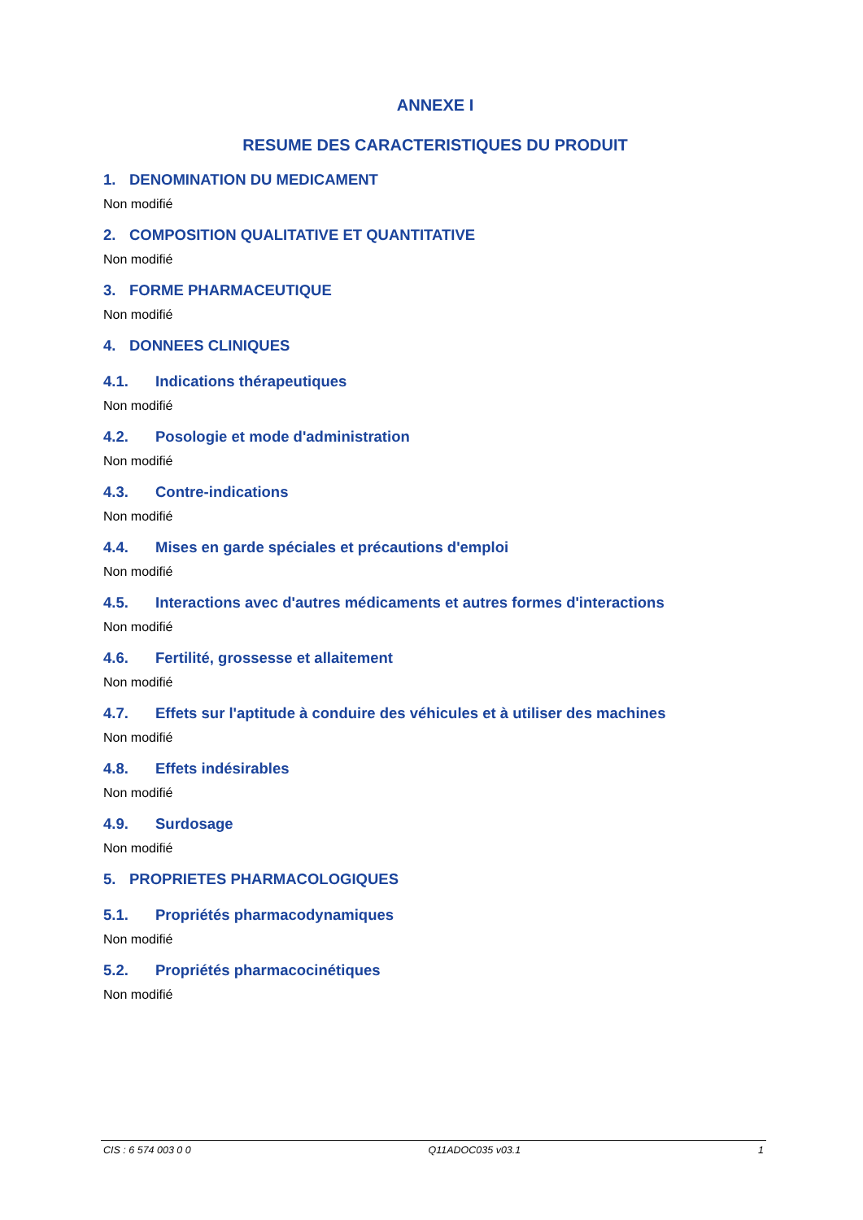ANNEXE I
RESUME DES CARACTERISTIQUES DU PRODUIT
1. DENOMINATION DU MEDICAMENT
Non modifié
2. COMPOSITION QUALITATIVE ET QUANTITATIVE
Non modifié
3. FORME PHARMACEUTIQUE
Non modifié
4. DONNEES CLINIQUES
4.1. Indications thérapeutiques
Non modifié
4.2. Posologie et mode d'administration
Non modifié
4.3. Contre-indications
Non modifié
4.4. Mises en garde spéciales et précautions d'emploi
Non modifié
4.5. Interactions avec d'autres médicaments et autres formes d'interactions
Non modifié
4.6. Fertilité, grossesse et allaitement
Non modifié
4.7. Effets sur l'aptitude à conduire des véhicules et à utiliser des machines
Non modifié
4.8. Effets indésirables
Non modifié
4.9. Surdosage
Non modifié
5. PROPRIETES PHARMACOLOGIQUES
5.1. Propriétés pharmacodynamiques
Non modifié
5.2. Propriétés pharmacocinétiques
Non modifié
CIS : 6 574 003 0 0 Q11ADOC035 v03.1 1